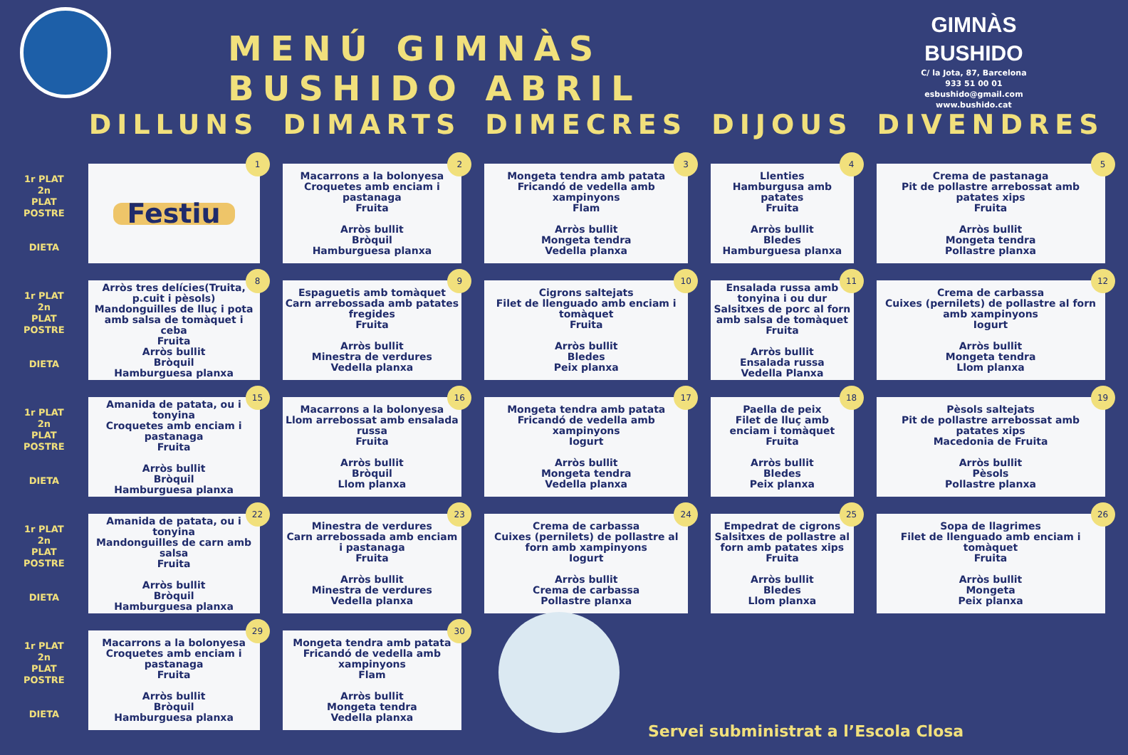MENÚ GIMNÀS BUSHIDO ABRIL
GIMNÀS BUSHIDO
C/ la Jota, 87, Barcelona
933 51 00 01
esbushido@gmail.com
www.bushido.cat
| | DILLUNS | DIMARTS | DIMECRES | DIJOUS | DIVENDRES |
| --- | --- | --- | --- | --- | --- |
| 1r PLAT 2n PLAT POSTRE DIETA | 1 Festiu | 2 Macarrons a la bolonyesa Croquetes amb enciam i pastanaga Fruita Arròs bullit Bròquil Hamburguesa planxa | 3 Mongeta tendra amb patata Fricandó de vedella amb xampinyons Flam Arròs bullit Mongeta tendra Vedella planxa | 4 Llenties Hamburgusa amb patates Fruita Arròs bullit Bledes Hamburguesa planxa | 5 Crema de pastanaga Pit de pollastre arrebossat amb patates xips Fruita Arròs bullit Mongeta tendra Pollastre planxa |
| 1r PLAT 2n PLAT POSTRE DIETA | 8 Arròs tres delícies(Truita, p.cuit i pèsols) Mandonguilles de lluç i pota amb salsa de tomàquet i ceba Fruita Arròs bullit Bròquil Hamburguesa planxa | 9 Espaguetis amb tomàquet Carn arrebossada amb patates fregides Fruita Arròs bullit Minestra de verdures Vedella planxa | 10 Cigrons saltejats Filet de llenguado amb enciam i tomàquet Fruita Arròs bullit Bledes Peix planxa | 11 Ensalada russa amb tonyina i ou dur Salsitxes de porc al forn amb salsa de tomàquet Fruita Arròs bullit Ensalada russa Vedella Planxa | 12 Crema de carbassa Cuixes (pernilets) de pollastre al forn amb xampinyons Iogurt Arròs bullit Mongeta tendra Llom planxa |
| 1r PLAT 2n PLAT POSTRE DIETA | 15 Amanida de patata, ou i tonyina Croquetes amb enciam i pastanaga Fruita Arròs bullit Bròquil Hamburguesa planxa | 16 Macarrons a la bolonyesa Llom arrebossat amb ensalada russa Fruita Arròs bullit Bròquil Llom planxa | 17 Mongeta tendra amb patata Fricandó de vedella amb xampinyons Iogurt Arròs bullit Mongeta tendra Vedella planxa | 18 Paella de peix Filet de lluç amb enciam i tomàquet Fruita Arròs bullit Bledes Peix planxa | 19 Pèsols saltejats Pit de pollastre arrebossat amb patates xips Macedonia de Fruita Arròs bullit Pèsols Pollastre planxa |
| 1r PLAT 2n PLAT POSTRE DIETA | 22 Amanida de patata, ou i tonyina Mandonguilles de carn amb salsa Fruita Arròs bullit Bròquil Hamburguesa planxa | 23 Minestra de verdures Carn arrebossada amb enciam i pastanaga Fruita Arròs bullit Minestra de verdures Vedella planxa | 24 Crema de carbassa Cuixes (pernilets) de pollastre al forn amb xampinyons Iogurt Arròs bullit Crema de carbassa Pollastre planxa | 25 Empedrat de cigrons Salsitxes de pollastre al forn amb patates xips Fruita Arròs bullit Bledes Llom planxa | 26 Sopa de llagrimes Filet de llenguado amb enciam i tomàquet Fruita Arròs bullit Mongeta Peix planxa |
| 1r PLAT 2n PLAT POSTRE DIETA | 29 Macarrons a la bolonyesa Croquetes amb enciam i pastanaga Fruita Arròs bullit Bròquil Hamburguesa planxa | 30 Mongeta tendra amb patata Fricandó de vedella amb xampinyons Flam Arròs bullit Mongeta tendra Vedella planxa | | | |
Servei subministrat a l’Escola Closa